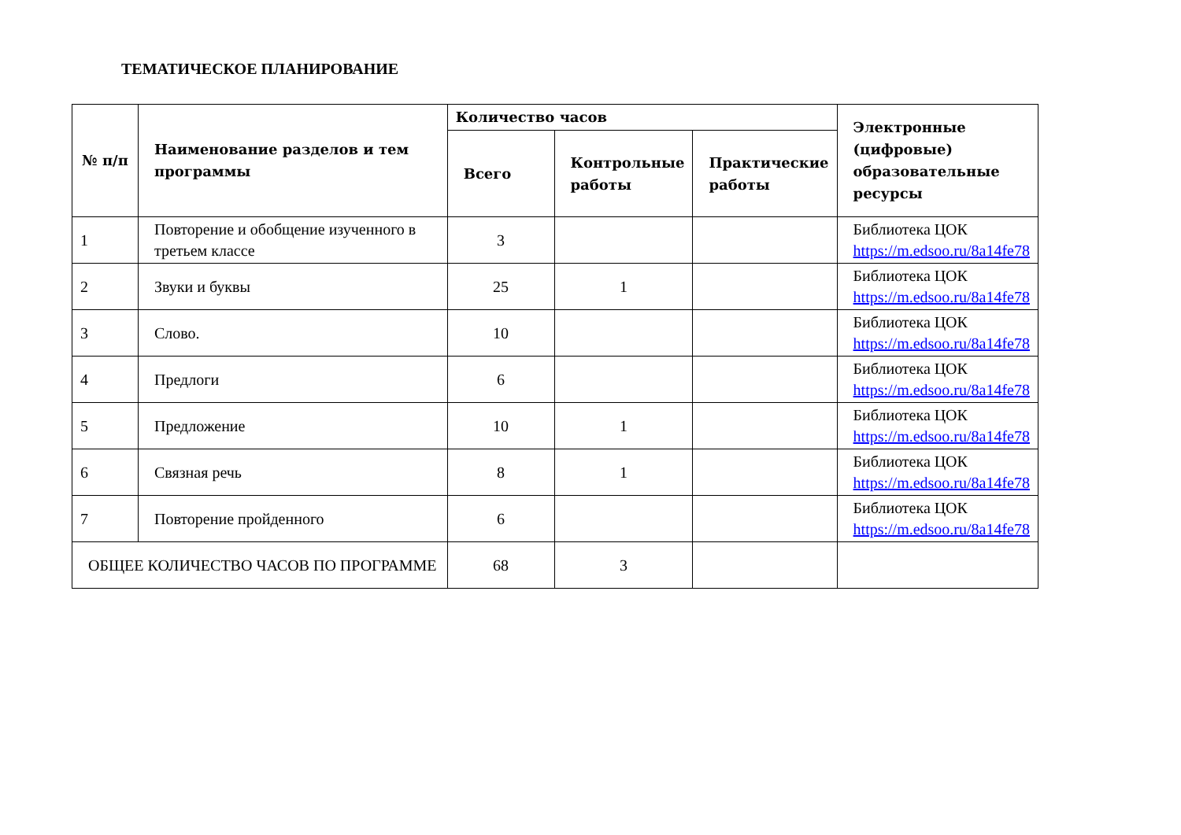ТЕМАТИЧЕСКОЕ ПЛАНИРОВАНИЕ
| № п/п | Наименование разделов и тем программы | Количество часов | | | Электронные (цифровые) образовательные ресурсы |
| --- | --- | --- | --- | --- | --- |
| | | Всего | Контрольные работы | Практические работы | |
| 1 | Повторение и обобщение изученного в третьем классе | 3 | | | Библиотека ЦОК https://m.edsoo.ru/8a14fe78 |
| 2 | Звуки и буквы | 25 | 1 | | Библиотека ЦОК https://m.edsoo.ru/8a14fe78 |
| 3 | Слово. | 10 | | | Библиотека ЦОК https://m.edsoo.ru/8a14fe78 |
| 4 | Предлоги | 6 | | | Библиотека ЦОК https://m.edsoo.ru/8a14fe78 |
| 5 | Предложение | 10 | 1 | | Библиотека ЦОК https://m.edsoo.ru/8a14fe78 |
| 6 | Связная речь | 8 | 1 | | Библиотека ЦОК https://m.edsoo.ru/8a14fe78 |
| 7 | Повторение пройденного | 6 | | | Библиотека ЦОК https://m.edsoo.ru/8a14fe78 |
| ОБЩЕЕ КОЛИЧЕСТВО ЧАСОВ ПО ПРОГРАММЕ | | 68 | 3 | | |